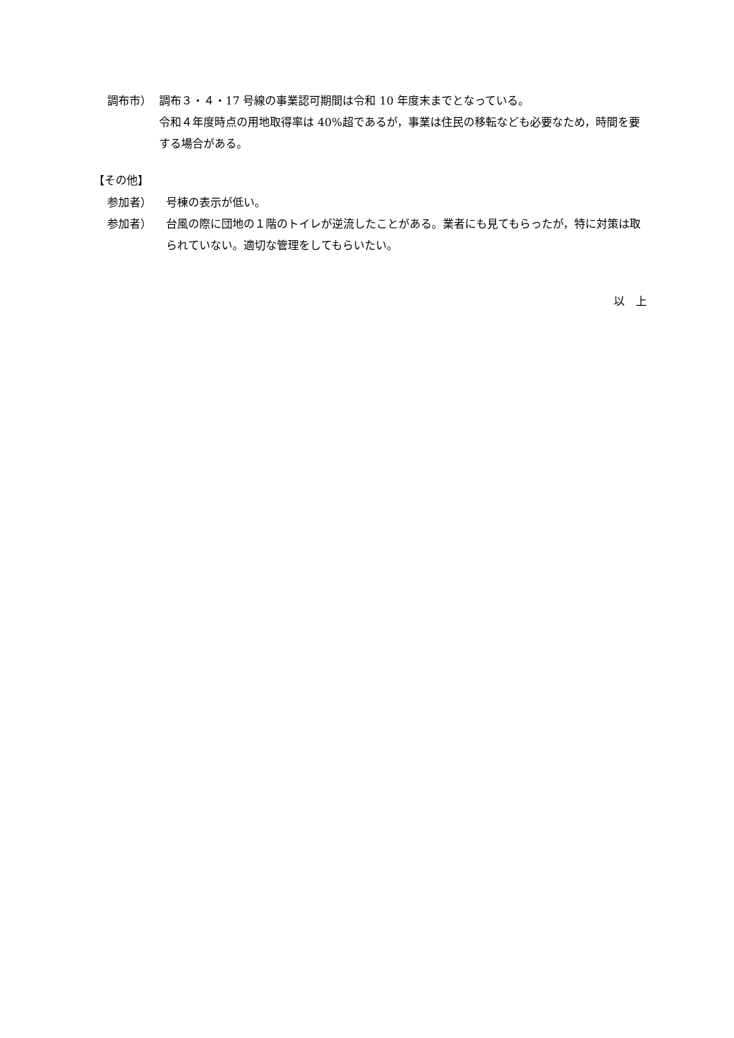調布市） 調布３・４・17 号線の事業認可期間は令和 10 年度末までとなっている。
令和４年度時点の用地取得率は 40%超であるが，事業は住民の移転なども必要なため，時間を要する場合がある。
【その他】
参加者） 号棟の表示が低い。
参加者） 台風の際に団地の１階のトイレが逆流したことがある。業者にも見てもらったが，特に対策は取られていない。適切な管理をしてもらいたい。
以　上